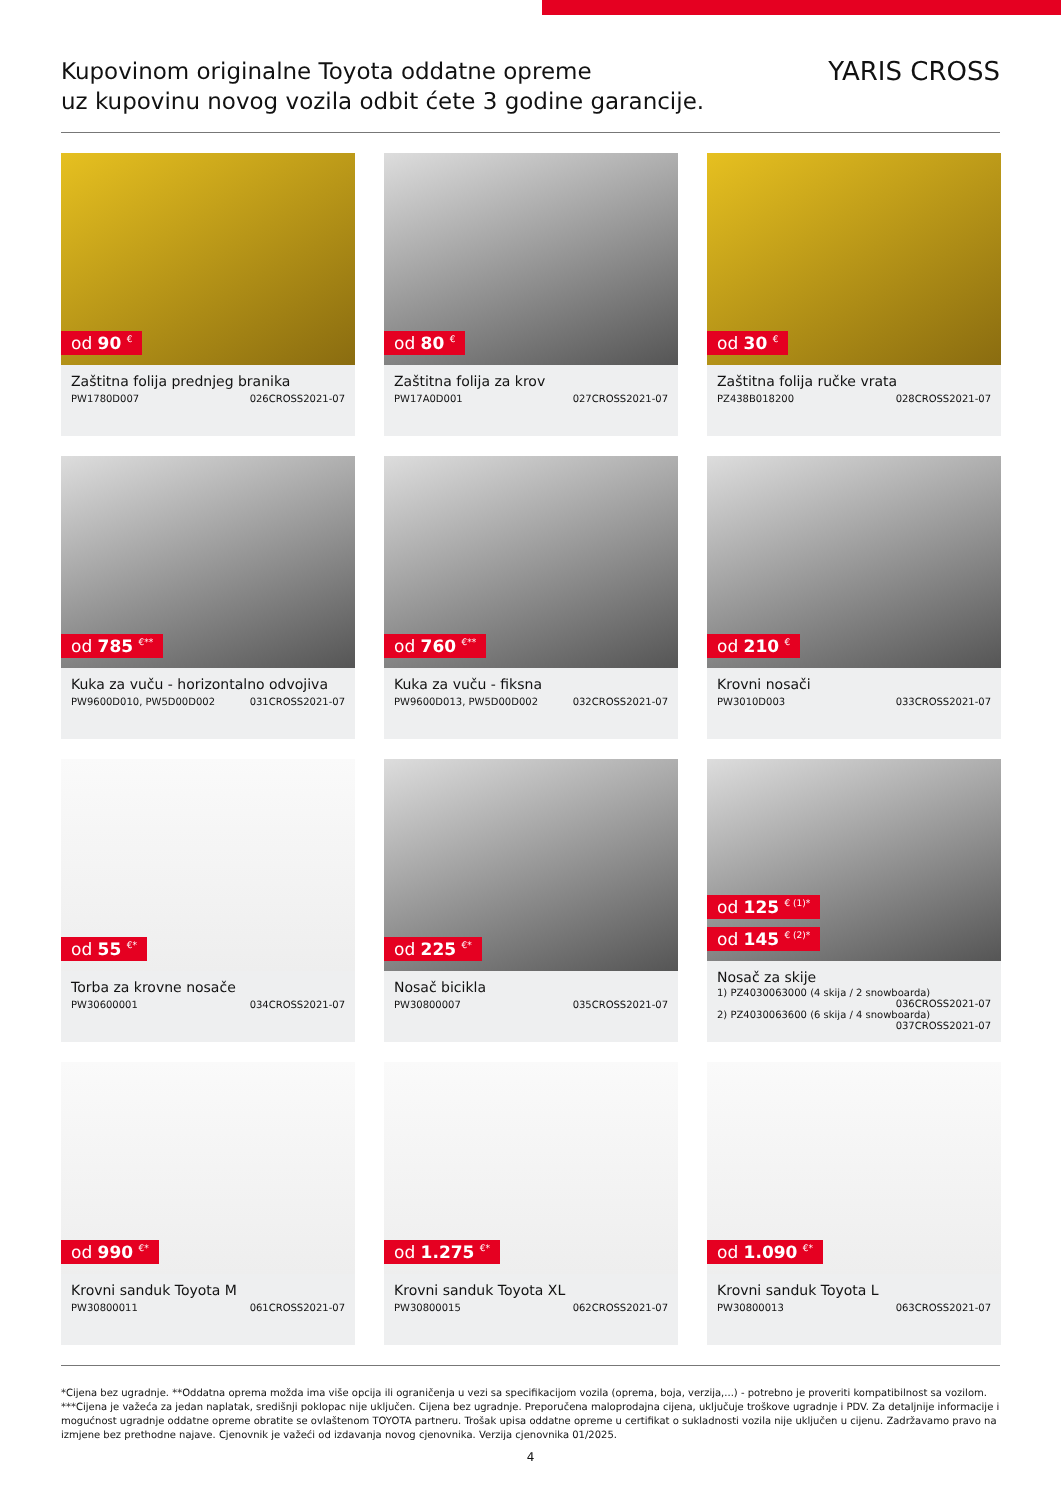Kupovinom originalne Toyota oddatne opreme
uz kupovinu novog vozila odbit ćete 3 godine garancije.
YARIS CROSS
od 90 <sup>€</sup>
Zaštitna folija prednjeg branika
PW1780D007 026CROSS2021-07
od 80 <sup>€</sup>
Zaštitna folija za krov
PW17A0D001 027CROSS2021-07
od 30 <sup>€</sup>
Zaštitna folija ručke vrata
PZ438B018200 028CROSS2021-07
od 785 <sup>€**</sup>
Kuka za vuču - horizontalno odvojiva
PW9600D010, PW5D00D002 031CROSS2021-07
od 760 <sup>€**</sup>
Kuka za vuču - fiksna
PW9600D013, PW5D00D002 032CROSS2021-07
od 210 <sup>€</sup>
Krovni nosači
PW3010D003 033CROSS2021-07
od 55 <sup>€*</sup>
Torba za krovne nosače
PW30600001 034CROSS2021-07
od 225 <sup>€*</sup>
Nosač bicikla
PW30800007 035CROSS2021-07
od 125 <sup>€ (1)*</sup>
od 145 <sup>€ (2)*</sup>
Nosač za skije
1) PZ4030063000 (4 skija / 2 snowboarda)
036CROSS2021-07
2) PZ4030063600 (6 skija / 4 snowboarda)
037CROSS2021-07
od 990 <sup>€*</sup>
Krovni sanduk Toyota M
PW30800011 061CROSS2021-07
od 1.275 <sup>€*</sup>
Krovni sanduk Toyota XL
PW30800015 062CROSS2021-07
od 1.090 <sup>€*</sup>
Krovni sanduk Toyota L
PW30800013 063CROSS2021-07
*Cijena bez ugradnje. **Oddatna oprema možda ima više opcija ili ograničenja u vezi sa specifikacijom vozila (oprema, boja, verzija,...) - potrebno je proveriti kompatibilnost sa vozilom. ***Cijena je važeća za jedan naplatak, središnji poklopac nije uključen. Cijena bez ugradnje. Preporučena maloprodajna cijena, uključuje troškove ugradnje i PDV. Za detaljnije informacije i mogućnost ugradnje oddatne opreme obratite se ovlaštenom TOYOTA partneru. Trošak upisa oddatne opreme u certifikat o sukladnosti vozila nije uključen u cijenu. Zadržavamo pravo na izmjene bez prethodne najave. Cjenovnik je važeći od izdavanja novog cjenovnika. Verzija cjenovnika 01/2025.
4